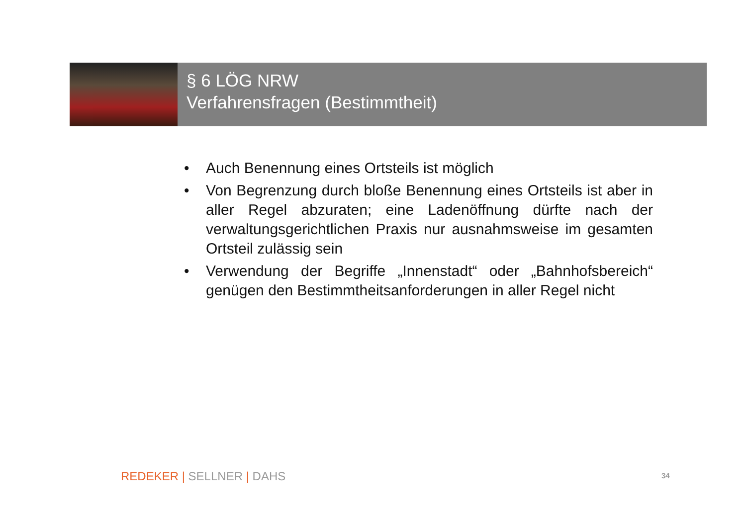§ 6 LÖG NRW
Verfahrensfragen (Bestimmtheit)
• Auch Benennung eines Ortsteils ist möglich
• Von Begrenzung durch bloße Benennung eines Ortsteils ist aber in aller Regel abzuraten; eine Ladenöffnung dürfte nach der verwaltungsgerichtlichen Praxis nur ausnahmsweise im gesamten Ortsteil zulässig sein
• Verwendung der Begriffe „Innenstadt“ oder „Bahnhofsbereich“ genügen den Bestimmtheitsanforderungen in aller Regel nicht
REDEKER | SELLNER | DAHS 34